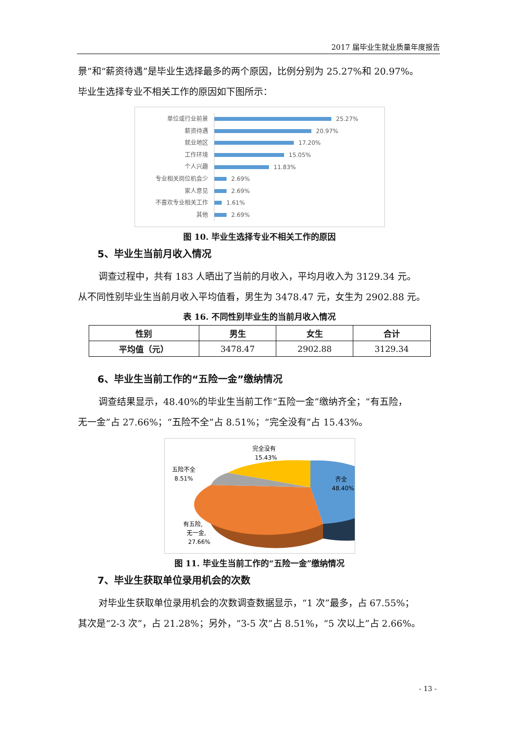2017 届毕业生就业质量年度报告
景”和“薪资待遇”是毕业生选择最多的两个原因，比例分别为 25.27%和 20.97%。
毕业生选择专业不相关工作的原因如下图所示：
单位或行业前景
25.27%
薪资待遇
20.97%
就业地区
17.20%
工作环境
15.05%
个人兴趣
11.83%
专业相关岗位机会少
2.69%
家人意见
2.69%
不喜欢专业相关工作
1.61%
其他
2.69%
图 10. 毕业生选择专业不相关工作的原因
5、毕业生当前月收入情况
调查过程中，共有 183 人晒出了当前的月收入，平均月收入为 3129.34 元。
从不同性别毕业生当前月收入平均值看，男生为 3478.47 元，女生为 2902.88 元。
表 16. 不同性别毕业生的当前月收入情况
| 性别 | 男生 | 女生 | 合计 |
| --- | --- | --- | --- |
| 平均值（元） | 3478.47 | 2902.88 | 3129.34 |
6、毕业生当前工作的“五险一金”缴纳情况
调查结果显示，48.40%的毕业生当前工作“五险一金”缴纳齐全；“有五险，
无一金”占 27.66%；“五险不全”占 8.51%；“完全没有”占 15.43%。
完全没有
15.43%
五险不全
8.51%
齐全
48.40%
有五险,
无一金,
27.66%
图 11. 毕业生当前工作的“五险一金”缴纳情况
7、毕业生获取单位录用机会的次数
对毕业生获取单位录用机会的次数调查数据显示，“1 次”最多，占 67.55%；
其次是“2-3 次”，占 21.28%；另外，“3-5 次”占 8.51%，“5 次以上”占 2.66%。
- 13 -